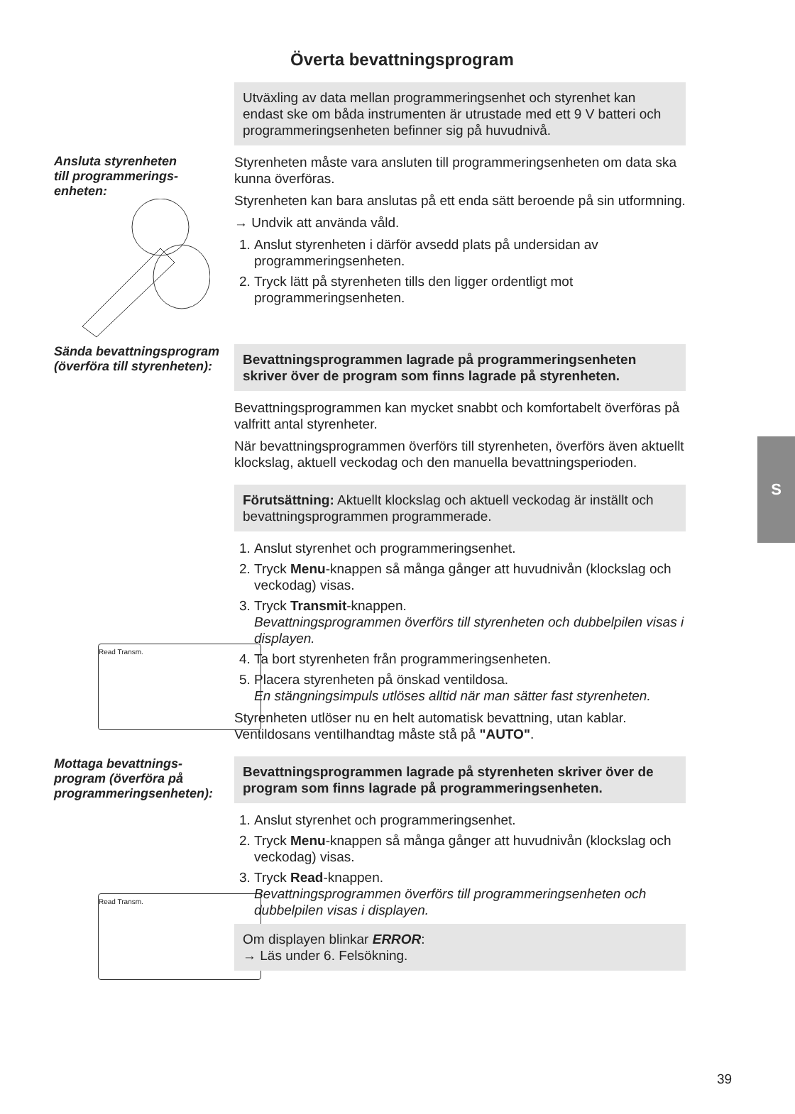Överta bevattningsprogram
Utväxling av data mellan programmeringsenhet och styrenhet kan endast ske om båda instrumenten är utrustade med ett 9 V batteri och programmeringsenheten befinner sig på huvudnivå.
Ansluta styrenheten
till programmerings-
enheten:
Styrenheten måste vara ansluten till programmeringsenheten om data ska kunna överföras.
Styrenheten kan bara anslutas på ett enda sätt beroende på sin utformning.
→ Undvik att använda våld.
1. Anslut styrenheten i därför avsedd plats på undersidan av programmeringsenheten.
2. Tryck lätt på styrenheten tills den ligger ordentligt mot programmeringsenheten.
Sända bevattningsprogram (överföra till styrenheten):
Read Transm.
Bevattningsprogrammen lagrade på programmeringsenheten skriver över de program som finns lagrade på styrenheten.
Bevattningsprogrammen kan mycket snabbt och komfortabelt överföras på valfritt antal styrenheter.
När bevattningsprogrammen överförs till styrenheten, överförs även aktuellt klockslag, aktuell veckodag och den manuella bevattningsperioden.
Förutsättning: Aktuellt klockslag och aktuell veckodag är inställt och bevattningsprogrammen programmerade.
1. Anslut styrenhet och programmeringsenhet.
2. Tryck Menu-knappen så många gånger att huvudnivån (klockslag och veckodag) visas.
3. Tryck Transmit-knappen.
Bevattningsprogrammen överförs till styrenheten och dubbelpilen visas i displayen.
4. Ta bort styrenheten från programmeringsenheten.
5. Placera styrenheten på önskad ventildosa.
En stängningsimpuls utlöses alltid när man sätter fast styrenheten.
Styrenheten utlöser nu en helt automatisk bevattning, utan kablar. Ventildosans ventilhandtag måste stå på "AUTO".
Mottaga bevattnings-
program (överföra på
programmeringsenheten):
Read Transm.
Bevattningsprogrammen lagrade på styrenheten skriver över de program som finns lagrade på programmeringsenheten.
1. Anslut styrenhet och programmeringsenhet.
2. Tryck Menu-knappen så många gånger att huvudnivån (klockslag och veckodag) visas.
3. Tryck Read-knappen.
Bevattningsprogrammen överförs till programmeringsenheten och dubbelpilen visas i displayen.
Om displayen blinkar ERROR:
→ Läs under 6. Felsökning.
S
39